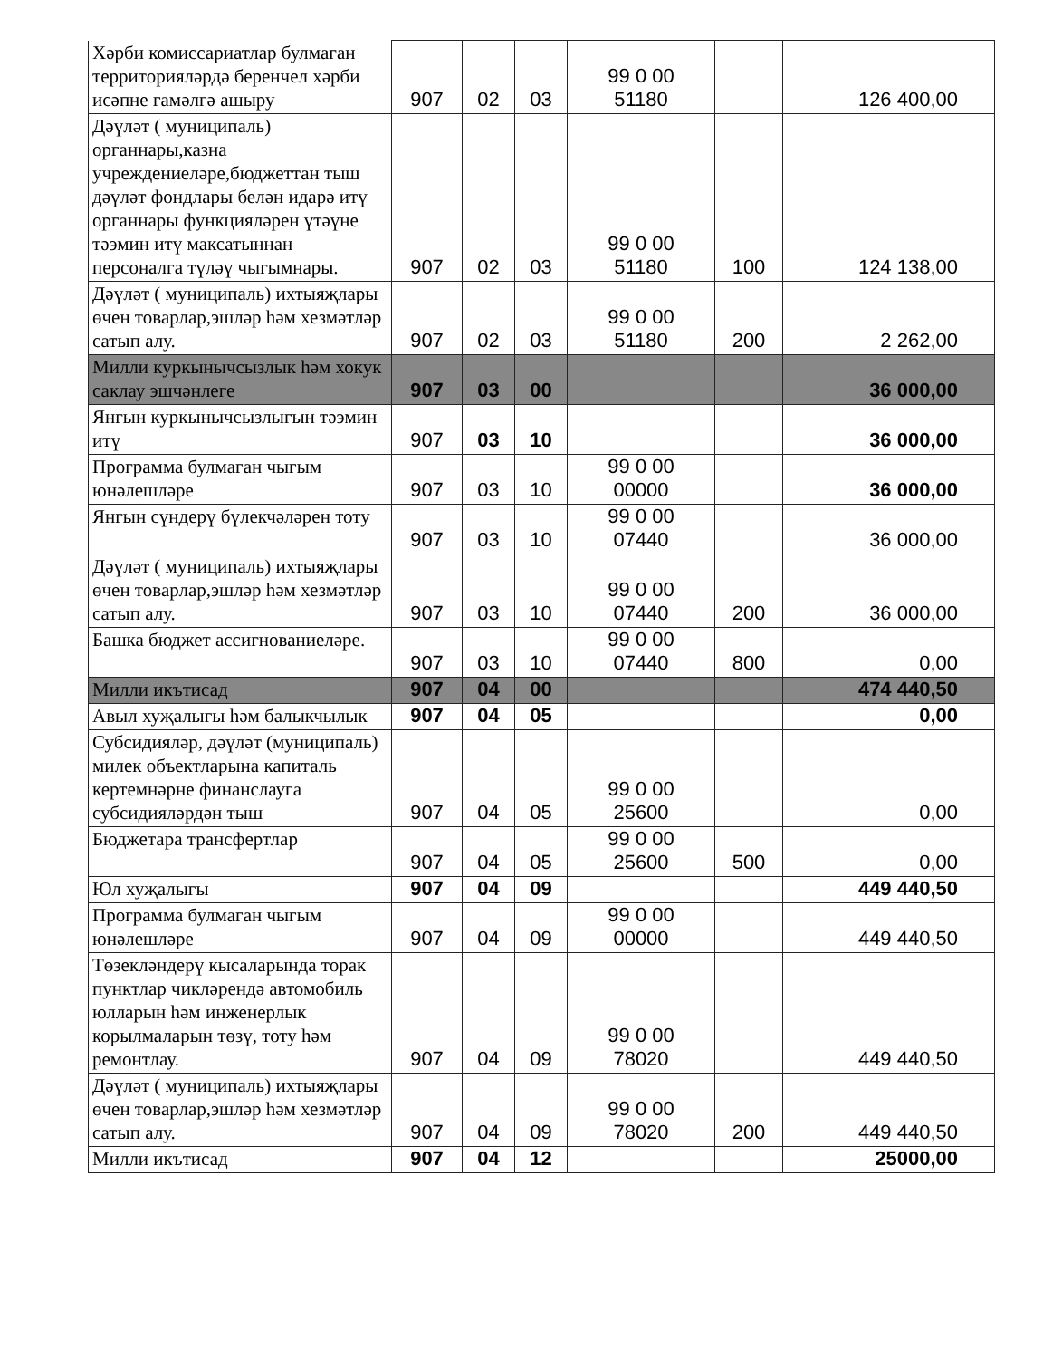| Хәрби комиссариатлар булмаган территорияләрдә беренчел хәрби исәпне гамәлгә ашыру | 907 | 02 | 03 | 99 0 00 51180 | | 126 400,00 |
| Дәүләт ( муниципаль) органнары,казна учреждениеләре,бюджеттан тыш дәүләт фондлары белән идарә итү органнары функцияләрен үтәүне тәэмин итү максатыннан персоналга түләү чыгымнары. | 907 | 02 | 03 | 99 0 00 51180 | 100 | 124 138,00 |
| Дәүләт ( муниципаль) ихтыяҗлары өчен товарлар,эшләр һәм хезмәтләр сатып алу. | 907 | 02 | 03 | 99 0 00 51180 | 200 | 2 262,00 |
| Милли куркынычсызлык һәм хокук саклау эшчәнлеге | 907 | 03 | 00 | | | 36 000,00 |
| Янгын куркынычсызлыгын тәэмин итү | 907 | 03 | 10 | | | 36 000,00 |
| Программа булмаган чыгым юнәлешләре | 907 | 03 | 10 | 99 0 00 00000 | | 36 000,00 |
| Янгын сүндерү бүлекчәләрен тоту | 907 | 03 | 10 | 99 0 00 07440 | | 36 000,00 |
| Дәүләт ( муниципаль) ихтыяҗлары өчен товарлар,эшләр һәм хезмәтләр сатып алу. | 907 | 03 | 10 | 99 0 00 07440 | 200 | 36 000,00 |
| Башка бюджет ассигнованиеләре. | 907 | 03 | 10 | 99 0 00 07440 | 800 | 0,00 |
| Милли икътисад | 907 | 04 | 00 | | | 474 440,50 |
| Авыл хуҗалыгы һәм балыкчылык | 907 | 04 | 05 | | | 0,00 |
| Субсидияләр, дәүләт (муниципаль) милек объектларына капиталь кертемнәрне финанслауга субсидияләрдән тыш | 907 | 04 | 05 | 99 0 00 25600 | | 0,00 |
| Бюджетара трансфертлар | 907 | 04 | 05 | 99 0 00 25600 | 500 | 0,00 |
| Юл хуҗалыгы | 907 | 04 | 09 | | | 449 440,50 |
| Программа булмаган чыгым юнәлешләре | 907 | 04 | 09 | 99 0 00 00000 | | 449 440,50 |
| Төзекләндерү кысаларында торак пунктлар чикләрендә автомобиль юлларын һәм инженерлык корылмаларын төзү, тоту һәм ремонтлау. | 907 | 04 | 09 | 99 0 00 78020 | | 449 440,50 |
| Дәүләт ( муниципаль) ихтыяҗлары өчен товарлар,эшләр һәм хезмәтләр сатып алу. | 907 | 04 | 09 | 99 0 00 78020 | 200 | 449 440,50 |
| Милли икътисад | 907 | 04 | 12 | | | 25000,00 |